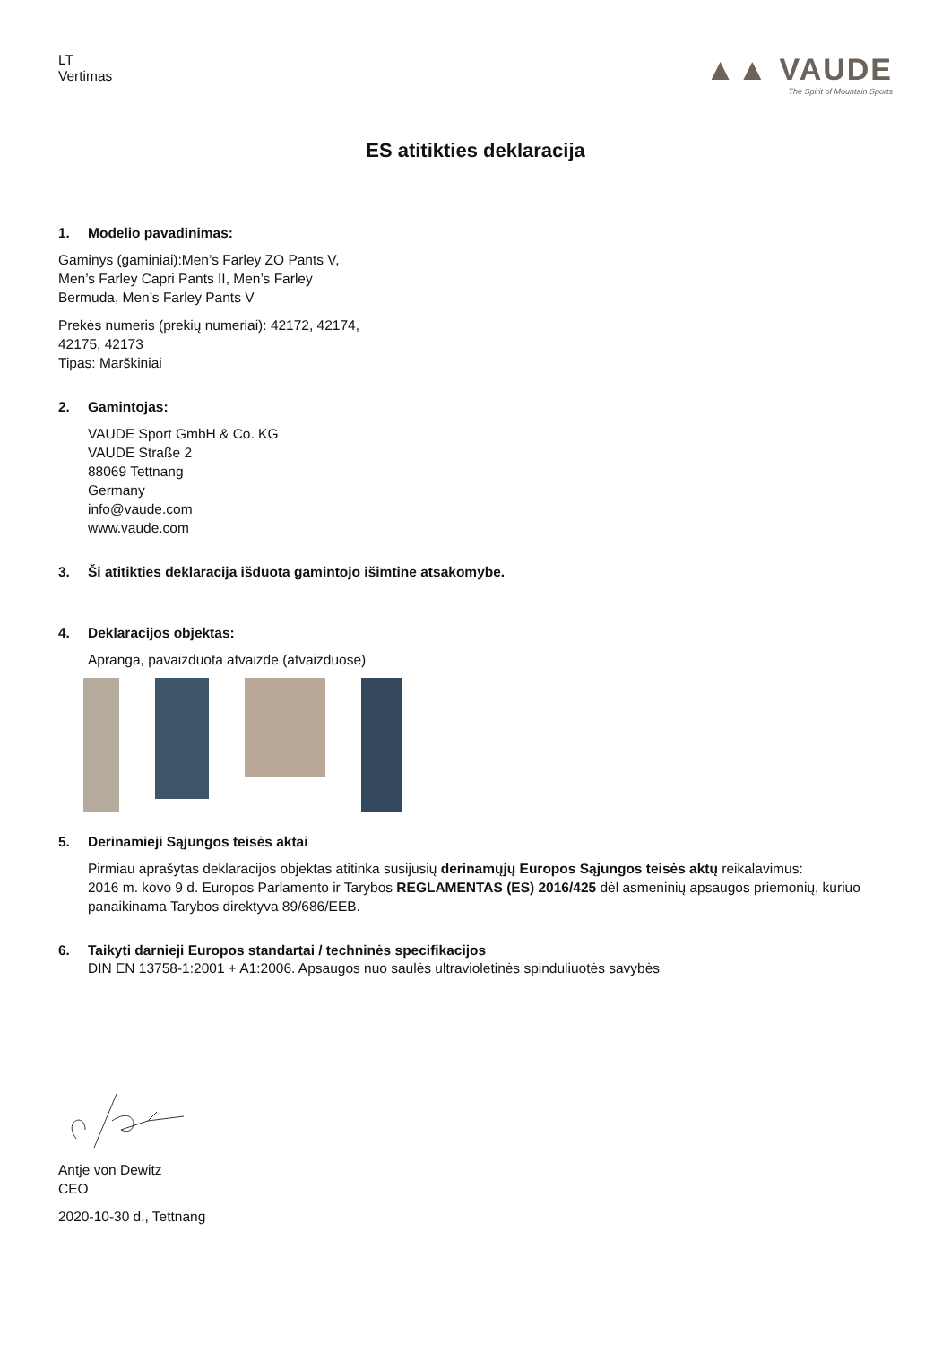LT
Vertimas
▲▲ VAUDE
The Spirit of Mountain Sports
ES atitikties deklaracija
1. Modelio pavadinimas:
Gaminys (gaminiai):Men’s Farley ZO Pants V,
Men’s Farley Capri Pants II, Men’s Farley
Bermuda, Men’s Farley Pants V
Prekės numeris (prekių numeriai): 42172, 42174,
42175, 42173
Tipas: Marškiniai
2. Gamintojas:
VAUDE Sport GmbH & Co. KG
VAUDE Straße 2
88069 Tettnang
Germany
info@vaude.com
www.vaude.com
3. Ši atitikties deklaracija išduota gamintojo išimtine atsakomybe.
4. Deklaracijos objektas:
Apranga, pavaizduota atvaizde (atvaizduose)
5. Derinamieji Sąjungos teisės aktai
Pirmiau aprašytas deklaracijos objektas atitinka susijusių derinamųjų Europos Sąjungos teisės aktų reikalavimus:
2016 m. kovo 9 d. Europos Parlamento ir Tarybos REGLAMENTAS (ES) 2016/425 dėl asmeninių apsaugos priemonių, kuriuo panaikinama Tarybos direktyva 89/686/EEB.
6. Taikyti darnieji Europos standartai / techninės specifikacijos
DIN EN 13758-1:2001 + A1:2006. Apsaugos nuo saulės ultravioletinės spinduliuotės savybės
Antje von Dewitz
CEO
2020-10-30 d., Tettnang